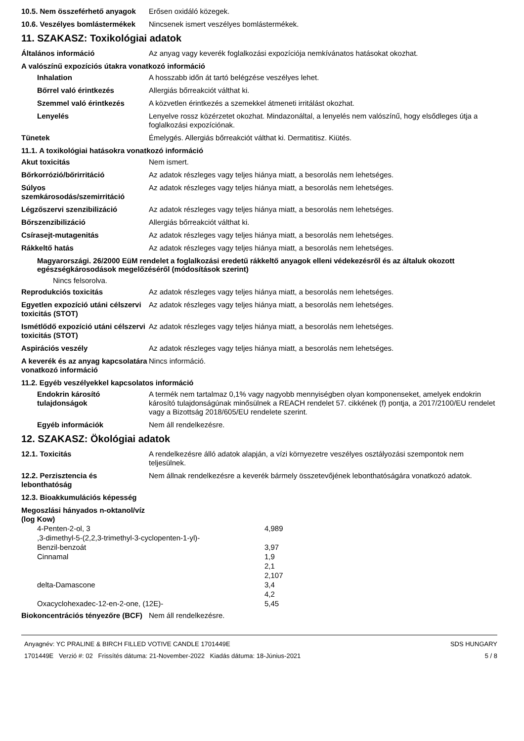10.5. Nem összeférhető anyagok
Erősen oxidáló közegek.
10.6. Veszélyes bomlástermékek
Nincsenek ismert veszélyes bomlástermékek.
11. SZAKASZ: Toxikológiai adatok
Általános információ Az anyag vagy keverék foglalkozási expozíciója nemkívánatos hatásokat okozhat.
A valószínű expozíciós útakra vonatkozó információ
Inhalation A hosszabb időn át tartó belégzése veszélyes lehet.
Bőrrel való érintkezés Allergiás bőrreakciót válthat ki.
Szemmel való érintkezés A közvetlen érintkezés a szemekkel átmeneti irritálást okozhat.
Lenyelés Lenyelve rossz közérzetet okozhat. Mindazonáltal, a lenyelés nem valószínű, hogy elsődleges útja a foglalkozási expozíciónak.
Tünetek Émelygés. Allergiás bőrreakciót válthat ki. Dermatitisz. Kiütés.
11.1. A toxikológiai hatásokra vonatkozó információ
Akut toxicitás Nem ismert.
Bőrkorrózió/bőrirritáció Az adatok részleges vagy teljes hiánya miatt, a besorolás nem lehetséges.
Súlyos szemkárosodás/szemirritáció
Az adatok részleges vagy teljes hiánya miatt, a besorolás nem lehetséges.
Légzőszervi szenzibilizáció Az adatok részleges vagy teljes hiánya miatt, a besorolás nem lehetséges.
Bőrszenzibilizáció Allergiás bőrreakciót válthat ki.
Csírasejt-mutagenitás Az adatok részleges vagy teljes hiánya miatt, a besorolás nem lehetséges.
Rákkeltő hatás Az adatok részleges vagy teljes hiánya miatt, a besorolás nem lehetséges.
Magyarországi. 26/2000 EüM rendelet a foglalkozási eredetű rákkeltő anyagok elleni védekezésről és az általuk okozott egészségkárosodások megelőzéséről (módosítások szerint)
Nincs felsorolva.
Reprodukciós toxicitás Az adatok részleges vagy teljes hiánya miatt, a besorolás nem lehetséges.
Egyetlen expozíció utáni célszervi toxicitás (STOT)
Az adatok részleges vagy teljes hiánya miatt, a besorolás nem lehetséges.
Ismétlődő expozíció utáni célszervi toxicitás (STOT)
Az adatok részleges vagy teljes hiánya miatt, a besorolás nem lehetséges.
Aspirációs veszély Az adatok részleges vagy teljes hiánya miatt, a besorolás nem lehetséges.
A keverék és az anyag kapcsolatára vonatkozó információ
Nincs információ.
11.2. Egyéb veszélyekkel kapcsolatos információ
Endokrin károsító tulajdonságok
A termék nem tartalmaz 0,1% vagy nagyobb mennyiségben olyan komponenseket, amelyek endokrin károsító tulajdonságúnak minősülnek a REACH rendelet 57. cikkének (f) pontja, a 2017/2100/EU rendelet vagy a Bizottság 2018/605/EU rendelete szerint.
Egyéb információk Nem áll rendelkezésre.
12. SZAKASZ: Ökológiai adatok
12.1. Toxicitás A rendelkezésre álló adatok alapján, a vízi környezetre veszélyes osztályozási szempontok nem teljesülnek.
12.2. Perzisztencia és lebonthatóság
Nem állnak rendelkezésre a keverék bármely összetevőjének lebonthatóságára vonatkozó adatok.
12.3. Bioakkumulációs képesség
Megoszlási hányados n-oktanol/víz (log Kow)
| 4-Penten-2-ol, 3 ,3-dimethyl-5-(2,2,3-trimethyl-3-cyclopenten-1-yl)- | 4,989 |
| Benzil-benzoát | 3,97 |
| Cinnamal | 1,9 |
| | 2,1 |
| | 2,107 |
| delta-Damascone | 3,4 |
| | 4,2 |
| Oxacyclohexadec-12-en-2-one, (12E)- | 5,45 |
Biokoncentrációs tényezőre (BCF)
Nem áll rendelkezésre.
Anyagnév: YC PRALINE & BIRCH FILLED VOTIVE CANDLE 1701449E
1701449E Verzió #: 02 Frissítés dátuma: 21-November-2022 Kiadás dátuma: 18-Június-2021
SDS HUNGARY
5 / 8